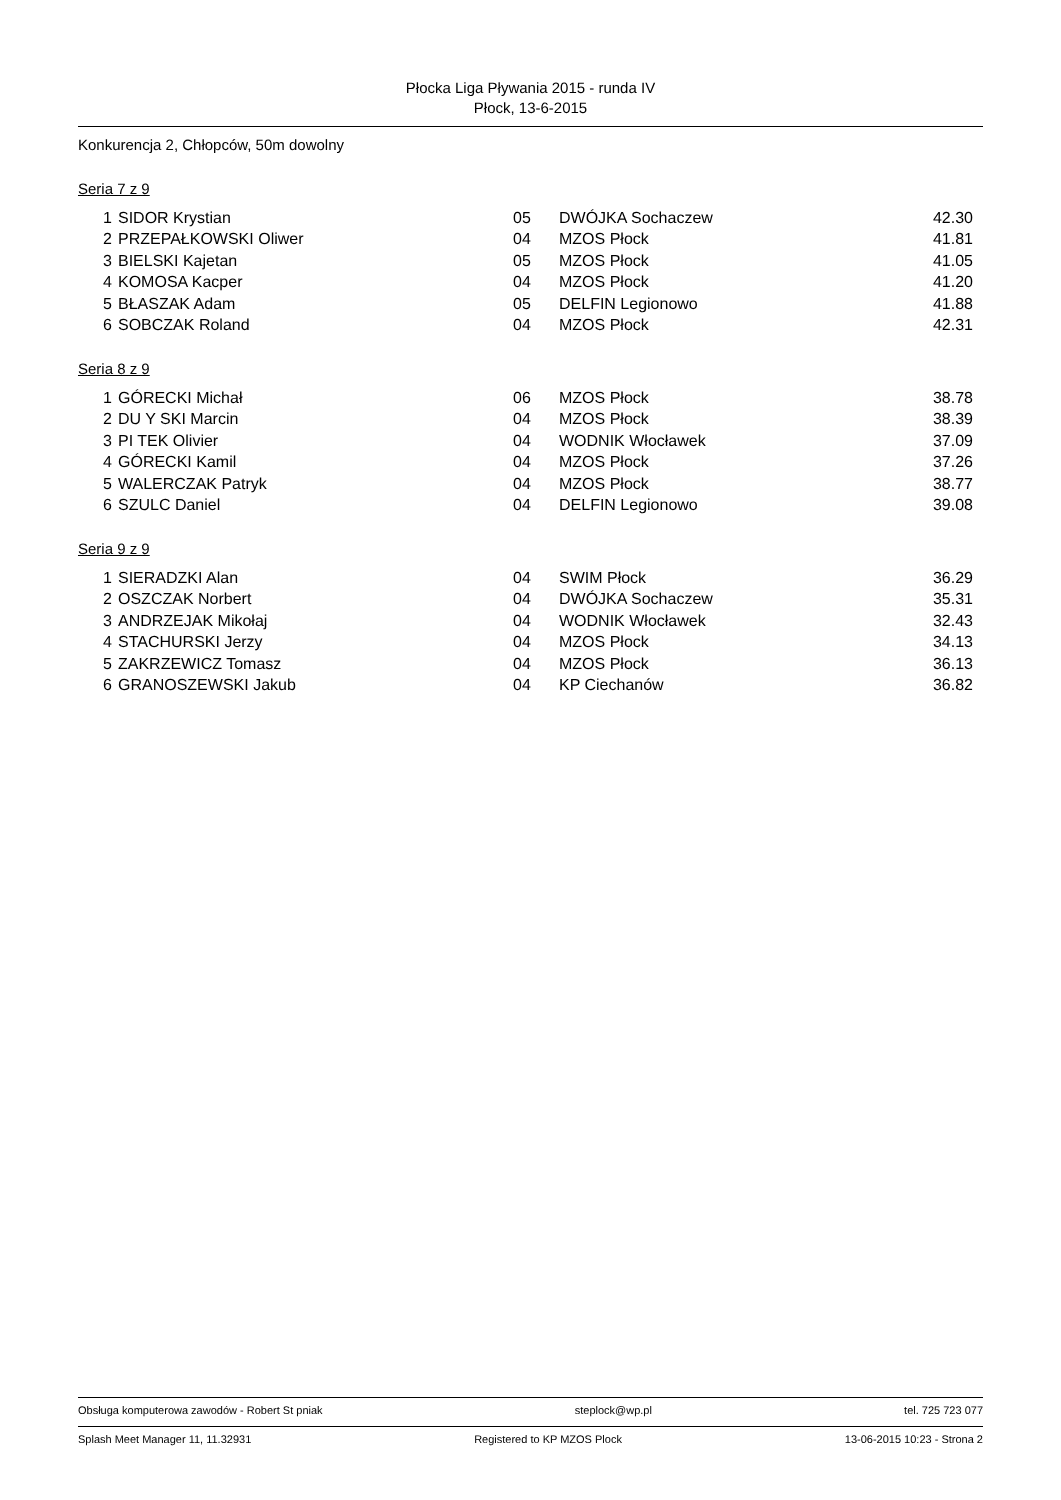Płocka Liga Pływania 2015 - runda IV
Płock, 13-6-2015
Konkurencja 2, Chłopców, 50m dowolny
Seria 7 z 9
| 1 | SIDOR Krystian | 05 | DWÓJKA Sochaczew | 42.30 |
| 2 | PRZEPAŁKOWSKI Oliwer | 04 | MZOS Płock | 41.81 |
| 3 | BIELSKI Kajetan | 05 | MZOS Płock | 41.05 |
| 4 | KOMOSA Kacper | 04 | MZOS Płock | 41.20 |
| 5 | BŁASZAK Adam | 05 | DELFIN Legionowo | 41.88 |
| 6 | SOBCZAK Roland | 04 | MZOS Płock | 42.31 |
Seria 8 z 9
| 1 | GÓRECKI Michał | 06 | MZOS Płock | 38.78 |
| 2 | DU Y SKI Marcin | 04 | MZOS Płock | 38.39 |
| 3 | PI TEK Olivier | 04 | WODNIK Włocławek | 37.09 |
| 4 | GÓRECKI Kamil | 04 | MZOS Płock | 37.26 |
| 5 | WALERCZAK Patryk | 04 | MZOS Płock | 38.77 |
| 6 | SZULC Daniel | 04 | DELFIN Legionowo | 39.08 |
Seria 9 z 9
| 1 | SIERADZKI Alan | 04 | SWIM Płock | 36.29 |
| 2 | OSZCZAK Norbert | 04 | DWÓJKA Sochaczew | 35.31 |
| 3 | ANDRZEJAK Mikołaj | 04 | WODNIK Włocławek | 32.43 |
| 4 | STACHURSKI Jerzy | 04 | MZOS Płock | 34.13 |
| 5 | ZAKRZEWICZ Tomasz | 04 | MZOS Płock | 36.13 |
| 6 | GRANOSZEWSKI Jakub | 04 | KP Ciechanów | 36.82 |
Obsługa komputerowa zawodów - Robert St pniak steplock@wp.pl tel. 725 723 077
Splash Meet Manager 11, 11.32931 Registered to KP MZOS Plock 13-06-2015 10:23 - Strona 2